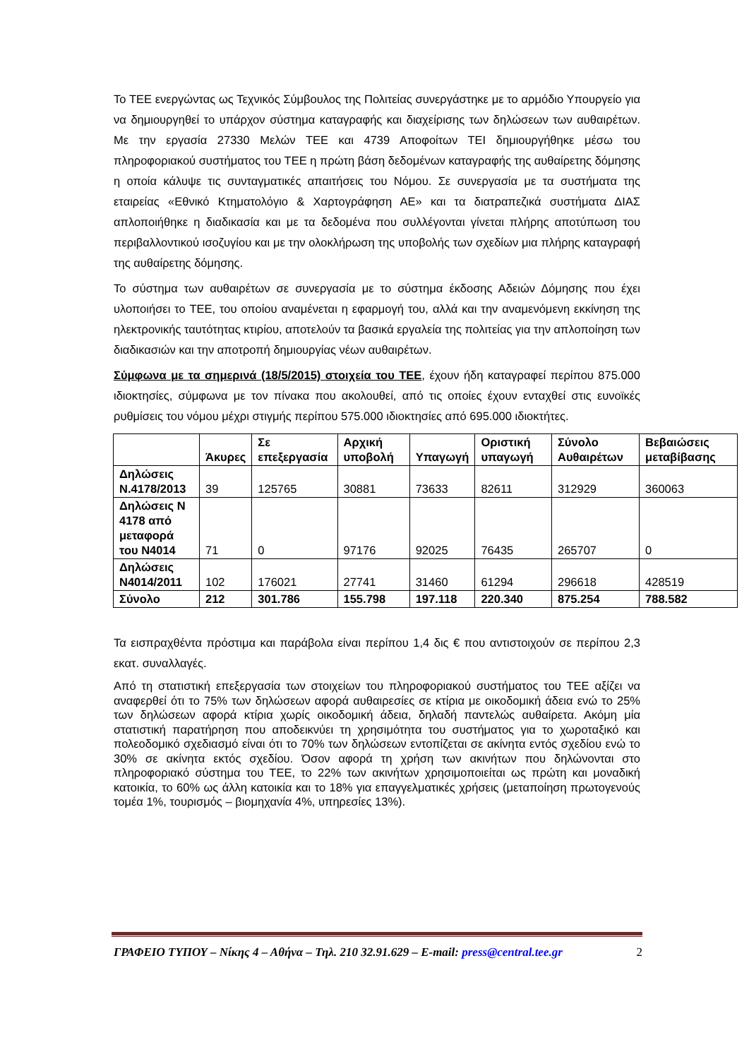Το ΤΕΕ ενεργώντας ως Τεχνικός Σύμβουλος της Πολιτείας συνεργάστηκε με το αρμόδιο Υπουργείο για να δημιουργηθεί το υπάρχον σύστημα καταγραφής και διαχείρισης των δηλώσεων των αυθαιρέτων. Με την εργασία 27330 Μελών ΤΕΕ και 4739 Αποφοίτων ΤΕΙ δημιουργήθηκε μέσω του πληροφοριακού συστήματος του ΤΕΕ η πρώτη βάση δεδομένων καταγραφής της αυθαίρετης δόμησης η οποία κάλυψε τις συνταγματικές απαιτήσεις του Νόμου. Σε συνεργασία με τα συστήματα της εταιρείας «Εθνικό Κτηματολόγιο & Χαρτογράφηση ΑΕ» και τα διατραπεζικά συστήματα ΔΙΑΣ απλοποιήθηκε η διαδικασία και με τα δεδομένα που συλλέγονται γίνεται πλήρης αποτύπωση του περιβαλλοντικού ισοζυγίου και με την ολοκλήρωση της υποβολής των σχεδίων μια πλήρης καταγραφή της αυθαίρετης δόμησης.
Το σύστημα των αυθαιρέτων σε συνεργασία με το σύστημα έκδοσης Αδειών Δόμησης που έχει υλοποιήσει το ΤΕΕ, του οποίου αναμένεται η εφαρμογή του, αλλά και την αναμενόμενη εκκίνηση της ηλεκτρονικής ταυτότητας κτιρίου, αποτελούν τα βασικά εργαλεία της πολιτείας για την απλοποίηση των διαδικασιών και την αποτροπή δημιουργίας νέων αυθαιρέτων.
Σύμφωνα με τα σημερινά (18/5/2015) στοιχεία του ΤΕΕ, έχουν ήδη καταγραφεί περίπου 875.000 ιδιοκτησίες, σύμφωνα με τον πίνακα που ακολουθεί, από τις οποίες έχουν ενταχθεί στις ευνοϊκές ρυθμίσεις του νόμου μέχρι στιγμής περίπου 575.000 ιδιοκτησίες από 695.000 ιδιοκτήτες.
| | Άκυρες | Σε επεξεργασία | Αρχική υποβολή | Υπαγωγή | Οριστική υπαγωγή | Σύνολο Αυθαιρέτων | Βεβαιώσεις μεταβίβασης |
| --- | --- | --- | --- | --- | --- | --- | --- |
| Δηλώσεις Ν.4178/2013 | 39 | 125765 | 30881 | 73633 | 82611 | 312929 | 360063 |
| Δηλώσεις Ν 4178 από μεταφορά του Ν4014 | 71 | 0 | 97176 | 92025 | 76435 | 265707 | 0 |
| Δηλώσεις Ν4014/2011 | 102 | 176021 | 27741 | 31460 | 61294 | 296618 | 428519 |
| Σύνολο | 212 | 301.786 | 155.798 | 197.118 | 220.340 | 875.254 | 788.582 |
Τα εισπραχθέντα πρόστιμα και παράβολα είναι περίπου 1,4 δις € που αντιστοιχούν σε περίπου 2,3 εκατ. συναλλαγές.
Από τη στατιστική επεξεργασία των στοιχείων του πληροφοριακού συστήματος του ΤΕΕ αξίζει να αναφερθεί ότι το 75% των δηλώσεων αφορά αυθαιρεσίες σε κτίρια με οικοδομική άδεια ενώ το 25% των δηλώσεων αφορά κτίρια χωρίς οικοδομική άδεια, δηλαδή παντελώς αυθαίρετα. Ακόμη μία στατιστική παρατήρηση που αποδεικνύει τη χρησιμότητα του συστήματος για το χωροταξικό και πολεοδομικό σχεδιασμό είναι ότι το 70% των δηλώσεων εντοπίζεται σε ακίνητα εντός σχεδίου ενώ το 30% σε ακίνητα εκτός σχεδίου. Όσον αφορά τη χρήση των ακινήτων που δηλώνονται στο πληροφοριακό σύστημα του ΤΕΕ, το 22% των ακινήτων χρησιμοποιείται ως πρώτη και μοναδική κατοικία, το 60% ως άλλη κατοικία και το 18% για επαγγελματικές χρήσεις (μεταποίηση πρωτογενούς τομέα 1%, τουρισμός – βιομηχανία 4%, υπηρεσίες 13%).
ΓΡΑΦΕΙΟ ΤΥΠΟΥ – Νίκης 4 – Αθήνα – Τηλ. 210 32.91.629 – E-mail: press@central.tee.gr 2